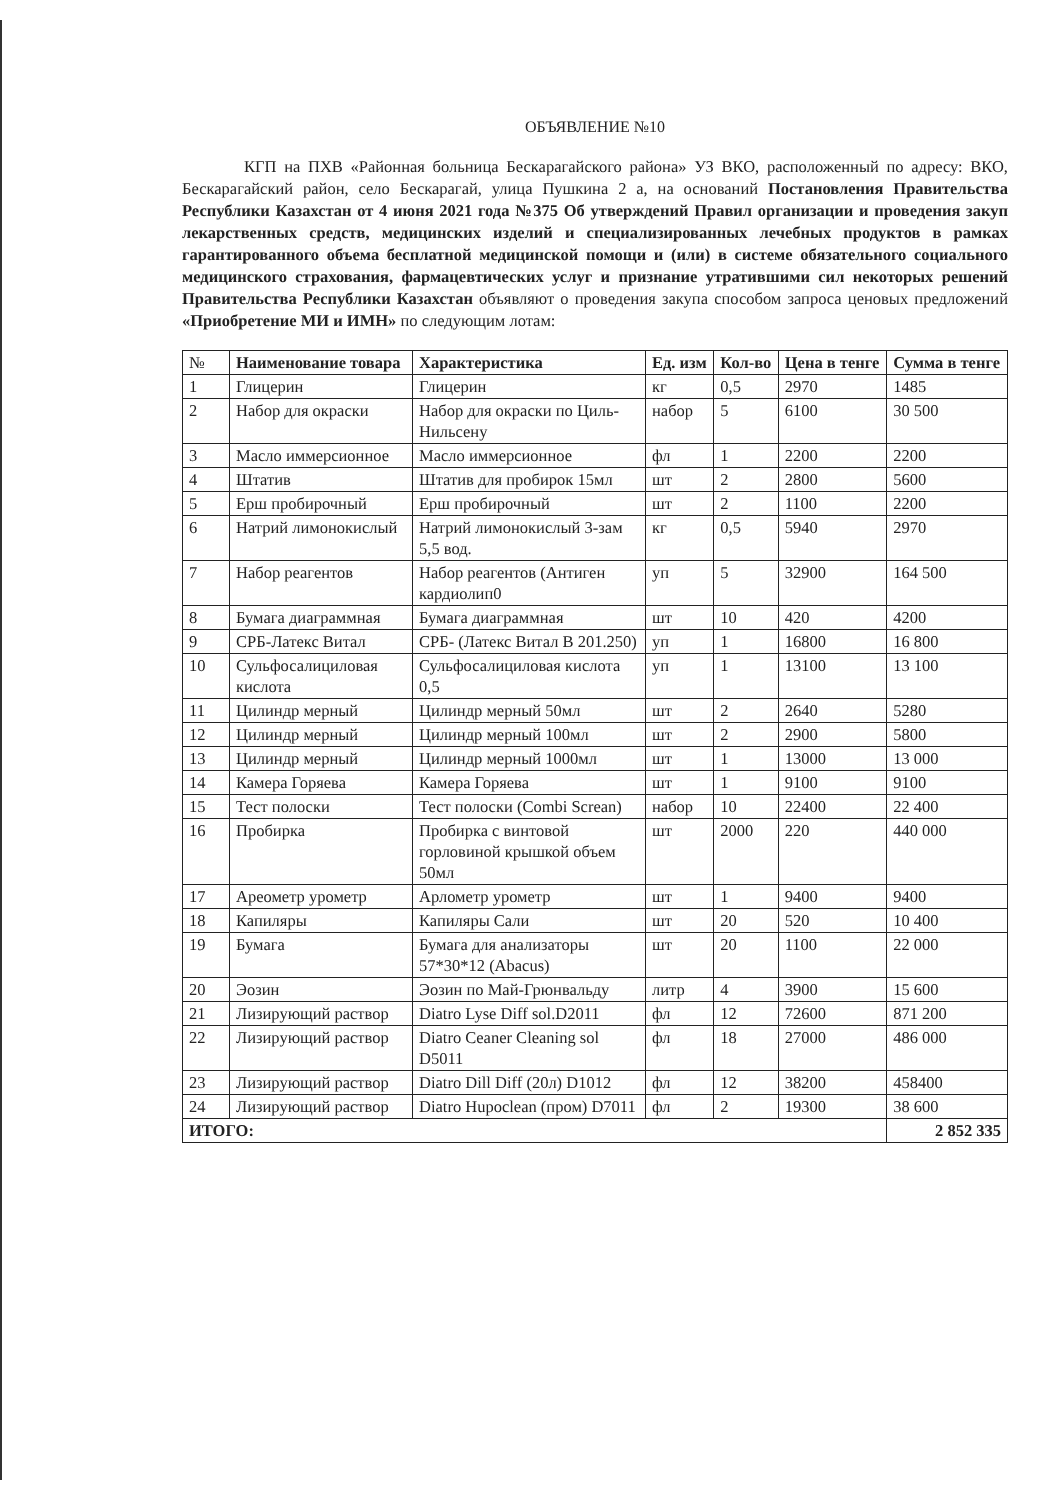ОБЪЯВЛЕНИЕ №10
КГП на ПХВ «Районная больница Бескарагайского района» УЗ ВКО, расположенный по адресу: ВКО, Бескарагайский район, село Бескарагай, улица Пушкина 2 а, на оснований Постановления Правительства Республики Казахстан от 4 июня 2021 года №375 Об утверждений Правил организации и проведения закуп лекарственных средств, медицинских изделий и специализированных лечебных продуктов в рамках гарантированного объема бесплатной медицинской помощи и (или) в системе обязательного социального медицинского страхования, фармацевтических услуг и признание утратившими сил некоторых решений Правительства Республики Казахстан объявляют о проведения закупа способом запроса ценовых предложений «Приобретение МИ и ИМН» по следующим лотам:
| № | Наименование товара | Характеристика | Ед. изм | Кол-во | Цена в тенге | Сумма в тенге |
| --- | --- | --- | --- | --- | --- | --- |
| 1 | Глицерин | Глицерин | кг | 0,5 | 2970 | 1485 |
| 2 | Набор для окраски | Набор для окраски по Циль-Нильсену | набор | 5 | 6100 | 30 500 |
| 3 | Масло иммерсионное | Масло иммерсионное | фл | 1 | 2200 | 2200 |
| 4 | Штатив | Штатив для пробирок 15мл | шт | 2 | 2800 | 5600 |
| 5 | Ерш пробирочный | Ерш пробирочный | шт | 2 | 1100 | 2200 |
| 6 | Натрий лимонокислый | Натрий лимонокислый 3-зам 5,5 вод. | кг | 0,5 | 5940 | 2970 |
| 7 | Набор реагентов | Набор реагентов (Антиген кардиолип0 | уп | 5 | 32900 | 164 500 |
| 8 | Бумага диаграммная | Бумага диаграммная | шт | 10 | 420 | 4200 |
| 9 | СРБ-Латекс Витал | СРБ- (Латекс Витал В 201.250) | уп | 1 | 16800 | 16 800 |
| 10 | Сульфосалициловая кислота | Сульфосалициловая кислота 0,5 | уп | 1 | 13100 | 13 100 |
| 11 | Цилиндр мерный | Цилиндр мерный 50мл | шт | 2 | 2640 | 5280 |
| 12 | Цилиндр мерный | Цилиндр мерный 100мл | шт | 2 | 2900 | 5800 |
| 13 | Цилиндр мерный | Цилиндр мерный 1000мл | шт | 1 | 13000 | 13 000 |
| 14 | Камера Горяева | Камера Горяева | шт | 1 | 9100 | 9100 |
| 15 | Тест полоски | Тест полоски (Combi Screan) | набор | 10 | 22400 | 22 400 |
| 16 | Пробирка | Пробирка с винтовой горловиной крышкой объем 50мл | шт | 2000 | 220 | 440 000 |
| 17 | Ареометр урометр | Арлометр урометр | шт | 1 | 9400 | 9400 |
| 18 | Капиляры | Капиляры Сали | шт | 20 | 520 | 10 400 |
| 19 | Бумага | Бумага для анализаторы 57*30*12 (Abacus) | шт | 20 | 1100 | 22 000 |
| 20 | Эозин | Эозин по Май-Грюнвальду | литр | 4 | 3900 | 15 600 |
| 21 | Лизирующий раствор | Diatro Lyse Diff sol.D2011 | фл | 12 | 72600 | 871 200 |
| 22 | Лизирующий раствор | Diatro Ceaner Cleaning sol D5011 | фл | 18 | 27000 | 486 000 |
| 23 | Лизирующий раствор | Diatro Dill Diff (20л) D1012 | фл | 12 | 38200 | 458400 |
| 24 | Лизирующий раствор | Diatro Hupoclean (пром) D7011 | фл | 2 | 19300 | 38 600 |
| ИТОГО: | | | | | | 2 852 335 |